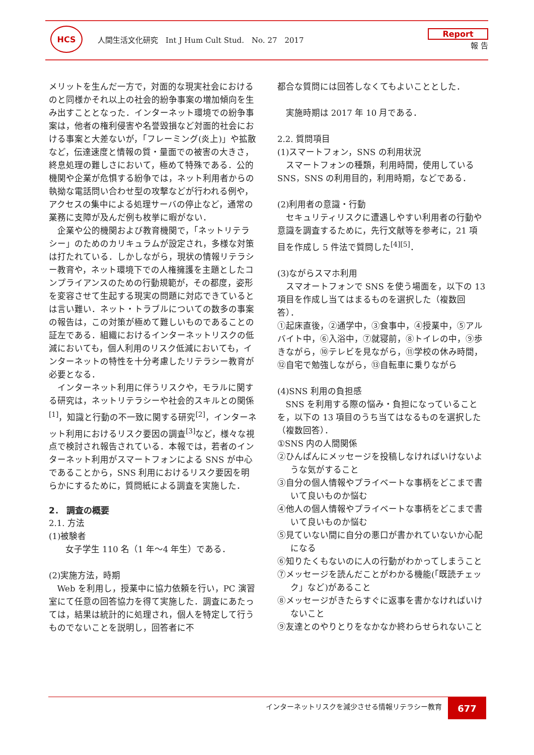HCS
人間生活文化研究　Int J Hum Cult Stud.　No. 27　2017
Report
報 告
メリットを生んだ一方で，対面的な現実社会におけるのと同様かそれ以上の社会的紛争事案の増加傾向を生み出すこととなった．インターネット環境での紛争事案は，他者の権利侵害や名誉毀損など対面的社会における事案と大差ないが，「フレーミング(炎上)」や拡散など，伝達速度と情報の質・量面での被害の大きさ，終息処理の難しさにおいて，極めて特殊である．公的機関や企業が危惧する紛争では，ネット利用者からの執拗な電話問い合わせ型の攻撃などが行われる例や，アクセスの集中による処理サーバの停止など，通常の業務に支障が及んだ例も枚挙に暇がない．
企業や公的機関および教育機関で，「ネットリテラシー」のためのカリキュラムが設定され，多様な対策は打たれている．しかしながら，現状の情報リテラシー教育や，ネット環境下での人権擁護を主題としたコンプライアンスのための行動規範が，その都度，姿形を変容させて生起する現実の問題に対応できているとは言い難い．ネット・トラブルについての数多の事案の報告は，この対策が極めて難しいものであることの証左である．組織におけるインターネットリスクの低減においても，個人利用のリスク低減においても，インターネットの特性を十分考慮したリテラシー教育が必要となる．
インターネット利用に伴うリスクや，モラルに関する研究は，ネットリテラシーや社会的スキルとの関係<sup>[1]</sup>，知識と行動の不一致に関する研究<sup>[2]</sup>，インターネット利用におけるリスク要因の調査<sup>[3]</sup>など，様々な視点で検討され報告されている．本報では，若者のインターネット利用がスマートフォンによる SNS が中心であることから，SNS 利用におけるリスク要因を明らかにするために，質問紙による調査を実施した．
2． 調査の概要
2.1. 方法
(1)被験者
女子学生 110 名（1 年～4 年生）である．
(2)実施方法，時期
Web を利用し，授業中に協力依頼を行い，PC 演習室にて任意の回答協力を得て実施した．調査にあたっては，結果は統計的に処理され，個人を特定して行うものでないことを説明し，回答者に不
都合な質問には回答しなくてもよいこととした．
実施時期は 2017 年 10 月である．
2.2. 質問項目
(1)スマートフォン，SNS の利用状況
スマートフォンの種類，利用時間，使用している SNS，SNS の利用目的，利用時期，などである．
(2)利用者の意識・行動
セキュリティリスクに遭遇しやすい利用者の行動や意識を調査するために，先行文献等を参考に，21 項目を作成し 5 件法で質問した<sup>[4][5]</sup>．
(3)ながらスマホ利用
スマオートフォンで SNS を使う場面を，以下の 13 項目を作成し当てはまるものを選択した（複数回答）．
①起床直後，②通学中，③食事中，④授業中，⑤アルバイト中，⑥入浴中，⑦就寝前，⑧トイレの中，⑨歩きながら，⑩テレビを見ながら，⑪学校の休み時間，⑫自宅で勉強しながら，⑬自転車に乗りながら
(4)SNS 利用の負担感
SNS を利用する際の悩み・負担になっていることを，以下の 13 項目のうち当てはなるものを選択した（複数回答）．
①SNS 内の人間関係
②ひんぱんにメッセージを投稿しなければいけないような気がすること
③自分の個人情報やプライベートな事柄をどこまで書いて良いものか悩む
④他人の個人情報やプライベートな事柄をどこまで書いて良いものか悩む
⑤見ていない間に自分の悪口が書かれていないか心配になる
⑥知りたくもないのに人の行動がわかってしまうこと
⑦メッセージを読んだことがわかる機能(「既読チェック」など)があること
⑧メッセージがきたらすぐに返事を書かなければいけないこと
⑨友達とのやりとりをなかなか終わらせられないこと
インターネットリスクを減少させる情報リテラシー教育
677